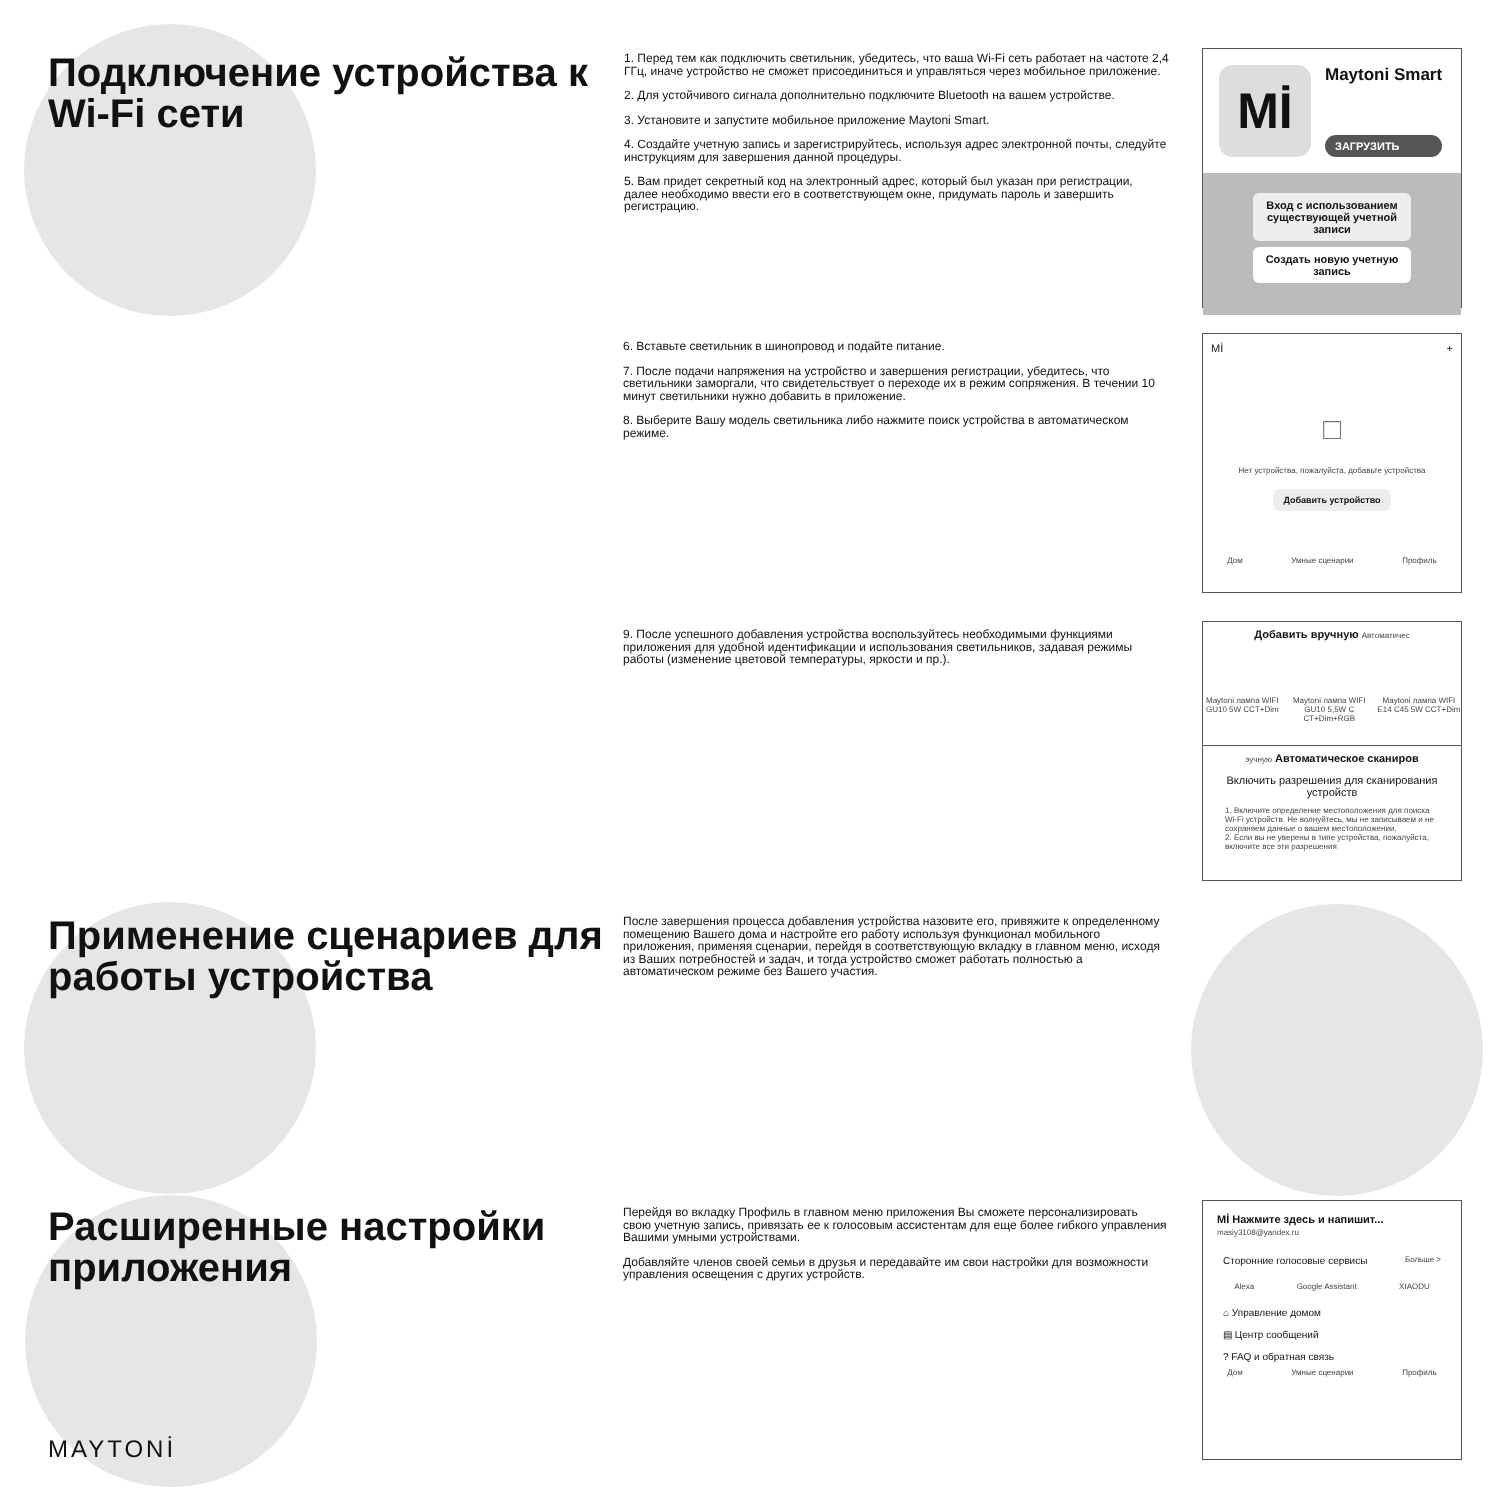Подключение устройства к Wi-Fi сети
1. Перед тем как подключить светильник, убедитесь, что ваша Wi-Fi сеть работает на частоте 2,4 ГГц, иначе устройство не сможет присоединиться и управляться через мобильное приложение.
2. Для устойчивого сигнала дополнительно подключите Bluetooth на вашем устройстве.
3. Установите и запустите мобильное приложение Maytoni Smart.
4. Создайте учетную запись и зарегистрируйтесь, используя адрес электронной почты, следуйте инструкциям для завершения данной процедуры.
5. Вам придет секретный код на электронный адрес, который был указан при регистрации, далее необходимо ввести его в соответствующем окне, придумать пароль и завершить регистрацию.
6. Вставьте светильник в шинопровод и подайте питание.
7. После подачи напряжения на устройство и завершения регистрации, убедитесь, что светильники заморгали, что свидетельствует о переходе их в режим сопряжения. В течении 10 минут светильники нужно добавить в приложение.
8. Выберите Вашу модель светильника либо нажмите поиск устройства в автоматическом режиме.
9. После успешного добавления устройства воспользуйтесь необходимыми функциями приложения для удобной идентификации и использования светильников, задавая режимы работы (изменение цветовой температуры, яркости и пр.).
Применение сценариев для работы устройства
После завершения процесса добавления устройства назовите его, привяжите к определенному помещению Вашего дома и настройте его работу используя функционал мобильного приложения, применяя сценарии, перейдя в соответствующую вкладку в главном меню, исходя из Ваших потребностей и задач, и тогда устройство сможет работать полностью а автоматическом режиме без Вашего участия.
Расширенные настройки приложения
Перейдя во вкладку Профиль в главном меню приложения Вы сможете персонализировать свою учетную запись, привязать ее к голосовым ассистентам для еще более гибкого управления Вашими умными устройствами.
Добавляйте членов своей семьи в друзья и передавайте им свои настройки для возможности управления освещения с других устройств.
MAYTONİ
Mİ
Maytoni Smart
ЗАГРУЗИТЬ
Вход с использованием существующей учетной записи
Создать новую учетную запись
Mİ +
□
Нет устройства, пожалуйста, добавьте устройства
Добавить устройство
Дом Умные сценарии Профиль
Добавить вручную Автоматичес
Maytoni лампа WIFI GU10 5W CCT+Dim Maytoni лампа WIFI GU10 5,5W C CT+Dim+RGB Maytoni лампа WIFI E14 C45 5W CCT+Dim
эучную Автоматическое сканиров
Включить разрешения для сканирования устройств
1. Включите определение местоположения для поиска Wi-Fi устройств. Не волнуйтесь, мы не записываем и не сохраняем данные о вашем местоположении.
2. Если вы не уверены в типе устройства, пожалуйста, включите все эти разрешения
Mİ Нажмите здесь и напишит...
masiy3108@yandex.ru
Сторонние голосовые сервисы Больше >
Alexa Google Assistant XIAODU
⌂ Управление домом
▤ Центр сообщений
? FAQ и обратная связь
Дом Умные сценарии Профиль